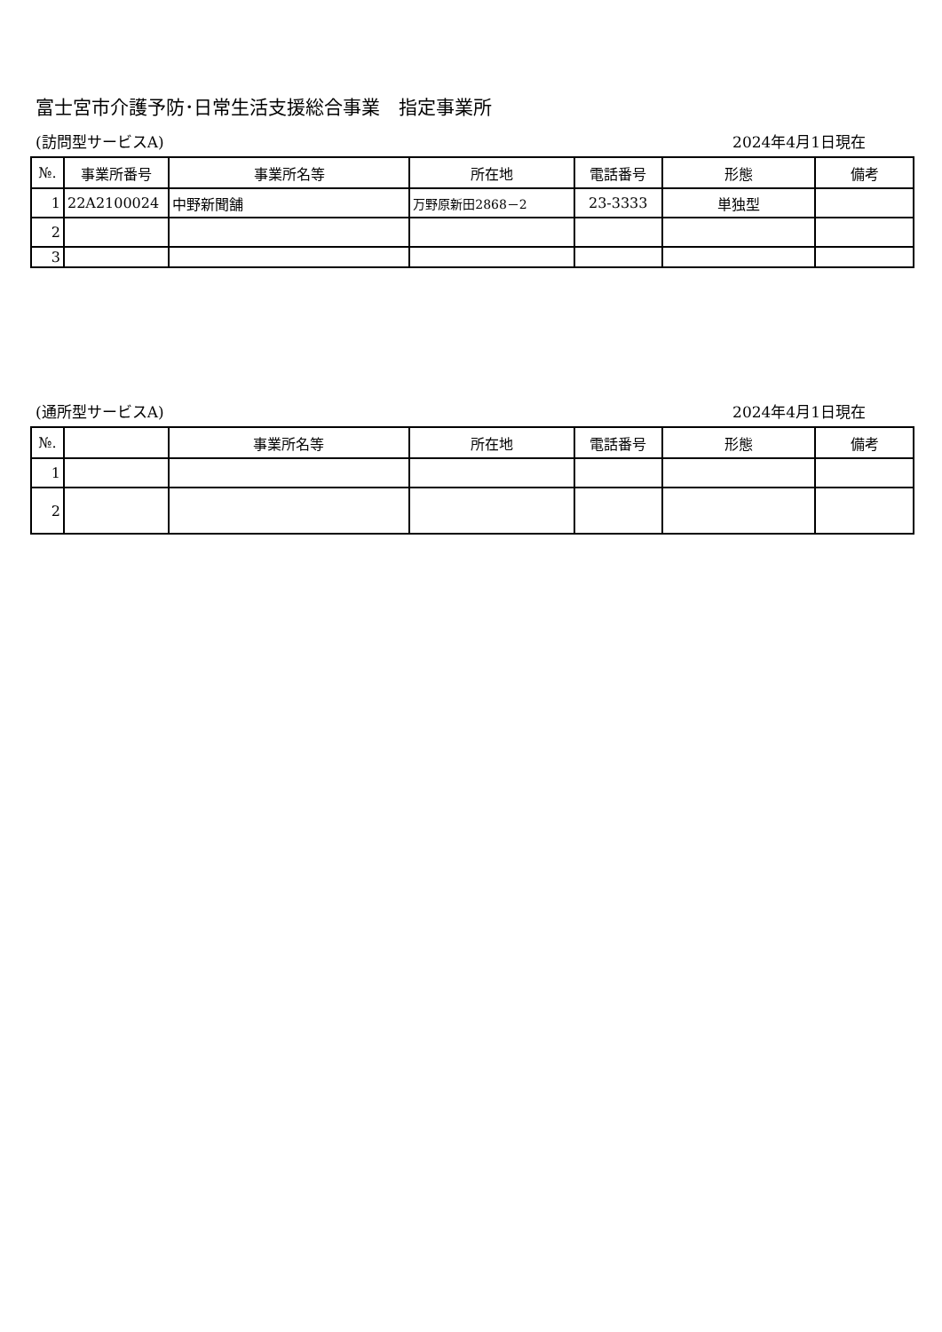富士宮市介護予防･日常生活支援総合事業　指定事業所
(訪問型サービスA) 2024年4月1日現在
| №. | 事業所番号 | 事業所名等 | 所在地 | 電話番号 | 形態 | 備考 |
| --- | --- | --- | --- | --- | --- | --- |
| 1 | 22A2100024 | 中野新聞舗 | 万野原新田2868－2 | 23-3333 | 単独型 | |
| 2 | | | | | | |
| 3 | | | | | | |
(通所型サービスA) 2024年4月1日現在
| №. | | 事業所名等 | 所在地 | 電話番号 | 形態 | 備考 |
| --- | --- | --- | --- | --- | --- | --- |
| 1 | | | | | | |
| 2 | | | | | | |